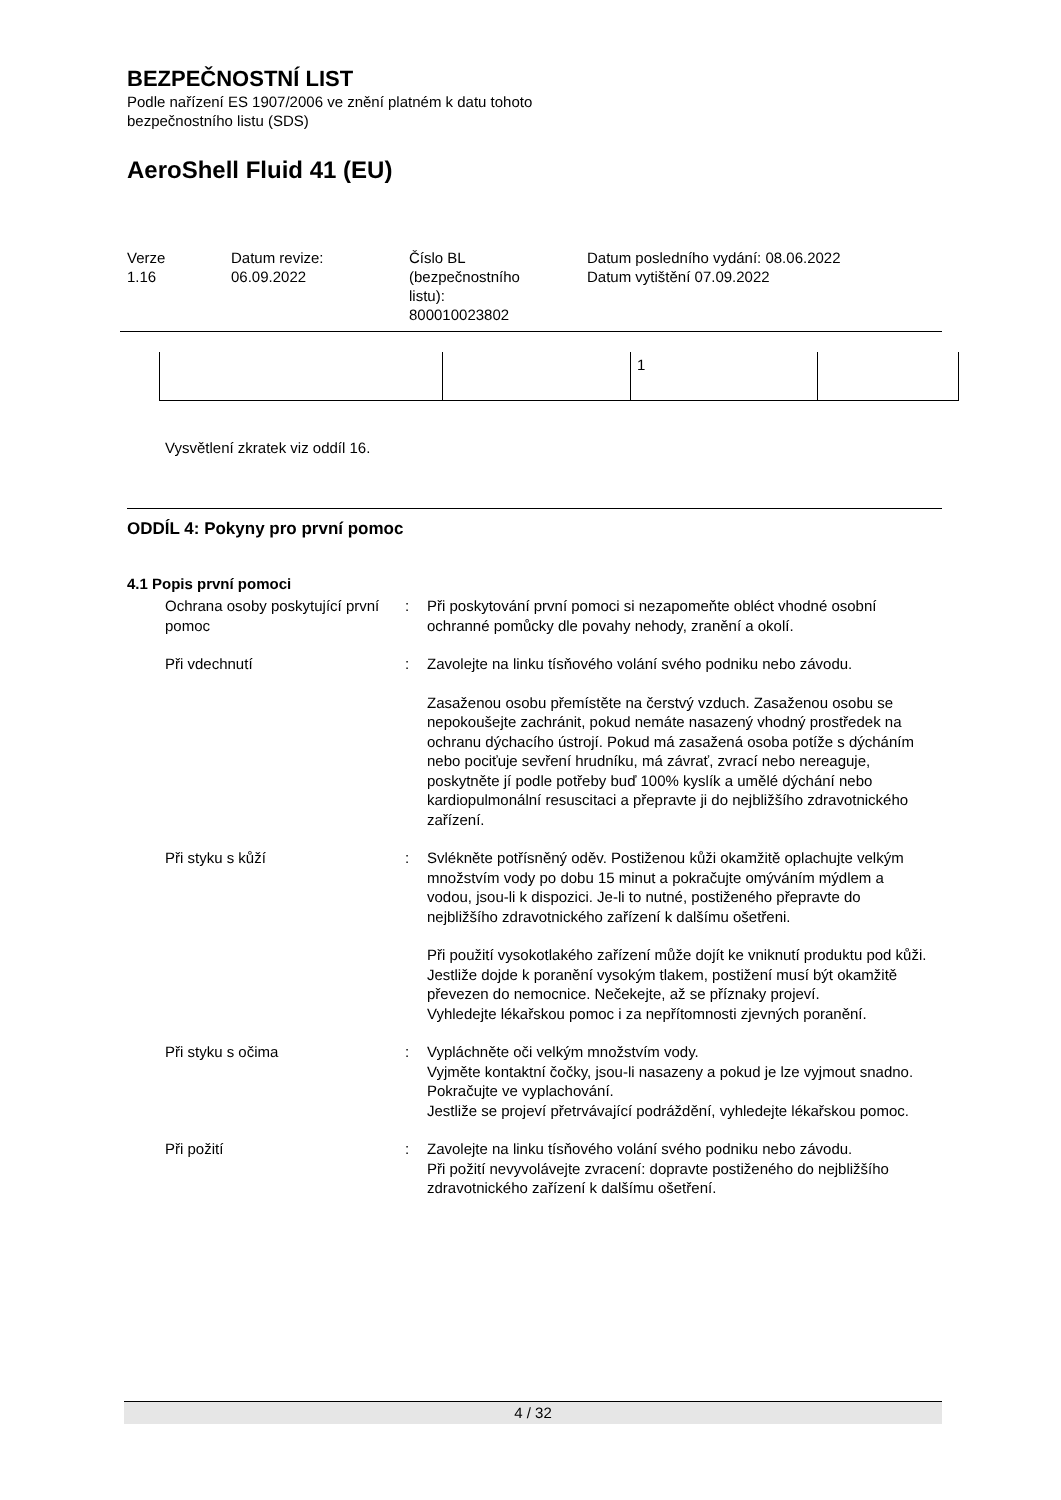BEZPEČNOSTNÍ LIST
Podle nařízení ES 1907/2006 ve znění platném k datu tohoto
bezpečnostního listu (SDS)
AeroShell Fluid 41 (EU)
Verze
1.16
Datum revize:
06.09.2022
Číslo BL
(bezpečnostního
listu):
800010023802
Datum posledního vydání: 08.06.2022
Datum vytištění 07.09.2022
| | | 1 | |
Vysvětlení zkratek viz oddíl 16.
ODDÍL 4: Pokyny pro první pomoc
4.1 Popis první pomoci
Ochrana osoby poskytující první pomoc
: Při poskytování první pomoci si nezapomeňte obléct vhodné osobní ochranné pomůcky dle povahy nehody, zranění a okolí.
Při vdechnutí : Zavolejte na linku tísňového volání svého podniku nebo závodu.
Zasaženou osobu přemístěte na čerstvý vzduch. Zasaženou osobu se nepokoušejte zachránit, pokud nemáte nasazený vhodný prostředek na ochranu dýchacího ústrojí. Pokud má zasažená osoba potíže s dýcháním nebo pociťuje sevření hrudníku, má závrať, zvrací nebo nereaguje, poskytněte jí podle potřeby buď 100% kyslík a umělé dýchání nebo kardiopulmonální resuscitaci a přepravte ji do nejbližšího zdravotnického zařízení.
Při styku s kůží : Svlékněte potřísněný oděv. Postiženou kůži okamžitě oplachujte velkým množstvím vody po dobu 15 minut a pokračujte omýváním mýdlem a vodou, jsou-li k dispozici. Je-li to nutné, postiženého přepravte do nejbližšího zdravotnického zařízení k dalšímu ošetřeni.
Při použití vysokotlakého zařízení může dojít ke vniknutí produktu pod kůži. Jestliže dojde k poranění vysokým tlakem, postižení musí být okamžitě převezen do nemocnice. Nečekejte, až se příznaky projeví.
Vyhledejte lékařskou pomoc i za nepřítomnosti zjevných poranění.
Při styku s očima : Vypláchněte oči velkým množstvím vody.
Vyjměte kontaktní čočky, jsou-li nasazeny a pokud je lze vyjmout snadno. Pokračujte ve vyplachování.
Jestliže se projeví přetrvávající podráždění, vyhledejte lékařskou pomoc.
Při požití : Zavolejte na linku tísňového volání svého podniku nebo závodu.
Při požití nevyvolávejte zvracení: dopravte postiženého do nejbližšího zdravotnického zařízení k dalšímu ošetření.
4 / 32